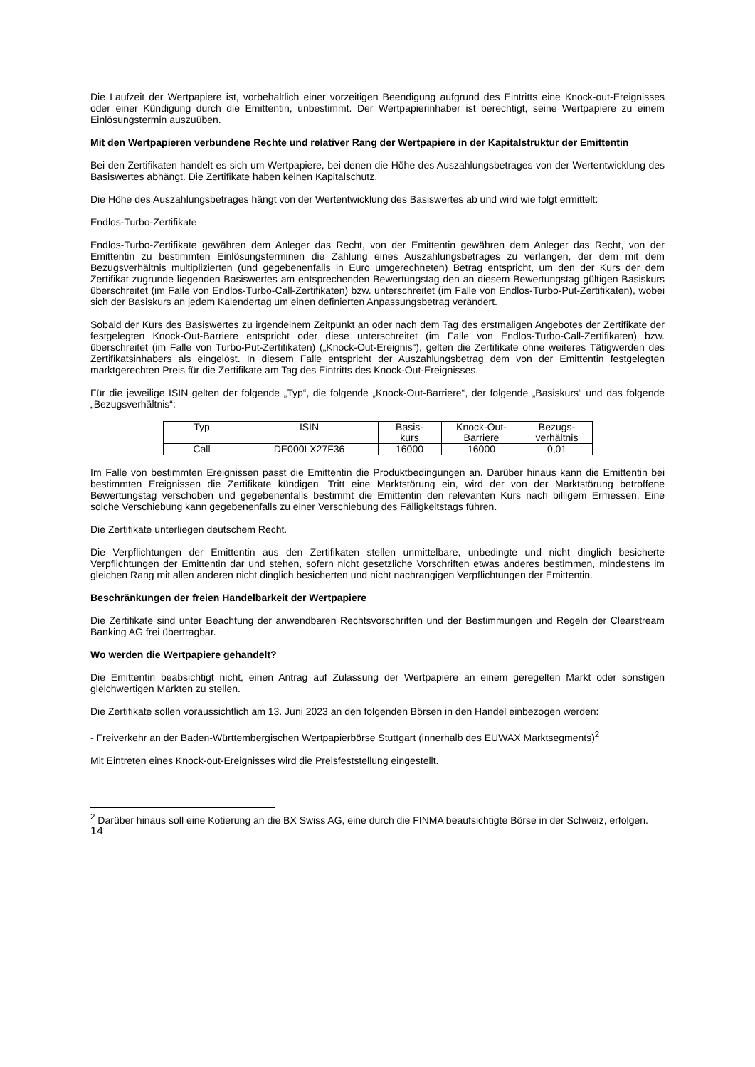Die Laufzeit der Wertpapiere ist, vorbehaltlich einer vorzeitigen Beendigung aufgrund des Eintritts eine Knock-out-Ereignisses oder einer Kündigung durch die Emittentin, unbestimmt. Der Wertpapierinhaber ist berechtigt, seine Wertpapiere zu einem Einlösungstermin auszuüben.
Mit den Wertpapieren verbundene Rechte und relativer Rang der Wertpapiere in der Kapitalstruktur der Emittentin
Bei den Zertifikaten handelt es sich um Wertpapiere, bei denen die Höhe des Auszahlungsbetrages von der Wertentwicklung des Basiswertes abhängt. Die Zertifikate haben keinen Kapitalschutz.
Die Höhe des Auszahlungsbetrages hängt von der Wertentwicklung des Basiswertes ab und wird wie folgt ermittelt:
Endlos-Turbo-Zertifikate
Endlos-Turbo-Zertifikate gewähren dem Anleger das Recht, von der Emittentin gewähren dem Anleger das Recht, von der Emittentin zu bestimmten Einlösungsterminen die Zahlung eines Auszahlungsbetrages zu verlangen, der dem mit dem Bezugsverhältnis multiplizierten (und gegebenenfalls in Euro umgerechneten) Betrag entspricht, um den der Kurs der dem Zertifikat zugrunde liegenden Basiswertes am entsprechenden Bewertungstag den an diesem Bewertungstag gültigen Basiskurs überschreitet (im Falle von Endlos-Turbo-Call-Zertifikaten) bzw. unterschreitet (im Falle von Endlos-Turbo-Put-Zertifikaten), wobei sich der Basiskurs an jedem Kalendertag um einen definierten Anpassungsbetrag verändert.
Sobald der Kurs des Basiswertes zu irgendeinem Zeitpunkt an oder nach dem Tag des erstmaligen Angebotes der Zertifikate der festgelegten Knock-Out-Barriere entspricht oder diese unterschreitet (im Falle von Endlos-Turbo-Call-Zertifikaten) bzw. überschreitet (im Falle von Turbo-Put-Zertifikaten) („Knock-Out-Ereignis“), gelten die Zertifikate ohne weiteres Tätigwerden des Zertifikatsinhabers als eingelöst. In diesem Falle entspricht der Auszahlungsbetrag dem von der Emittentin festgelegten marktgerechten Preis für die Zertifikate am Tag des Eintritts des Knock-Out-Ereignisses.
Für die jeweilige ISIN gelten der folgende „Typ“, die folgende „Knock-Out-Barriere“, der folgende „Basiskurs“ und das folgende „Bezugsverhältnis“:
| Typ | ISIN | Basis- kurs | Knock-Out- Barriere | Bezugs- verhältnis |
| --- | --- | --- | --- | --- |
| Call | DE000LX27F36 | 16000 | 16000 | 0,01 |
Im Falle von bestimmten Ereignissen passt die Emittentin die Produktbedingungen an. Darüber hinaus kann die Emittentin bei bestimmten Ereignissen die Zertifikate kündigen. Tritt eine Marktstörung ein, wird der von der Marktstörung betroffene Bewertungstag verschoben und gegebenenfalls bestimmt die Emittentin den relevanten Kurs nach billigem Ermessen. Eine solche Verschiebung kann gegebenenfalls zu einer Verschiebung des Fälligkeitstags führen.
Die Zertifikate unterliegen deutschem Recht.
Die Verpflichtungen der Emittentin aus den Zertifikaten stellen unmittelbare, unbedingte und nicht dinglich besicherte Verpflichtungen der Emittentin dar und stehen, sofern nicht gesetzliche Vorschriften etwas anderes bestimmen, mindestens im gleichen Rang mit allen anderen nicht dinglich besicherten und nicht nachrangigen Verpflichtungen der Emittentin.
Beschränkungen der freien Handelbarkeit der Wertpapiere
Die Zertifikate sind unter Beachtung der anwendbaren Rechtsvorschriften und der Bestimmungen und Regeln der Clearstream Banking AG frei übertragbar.
Wo werden die Wertpapiere gehandelt?
Die Emittentin beabsichtigt nicht, einen Antrag auf Zulassung der Wertpapiere an einem geregelten Markt oder sonstigen gleichwertigen Märkten zu stellen.
Die Zertifikate sollen voraussichtlich am 13. Juni 2023 an den folgenden Börsen in den Handel einbezogen werden:
- Freiverkehr an der Baden-Württembergischen Wertpapierbörse Stuttgart (innerhalb des EUWAX Marktsegments)<sup>2</sup>
Mit Eintreten eines Knock-out-Ereignisses wird die Preisfeststellung eingestellt.
<sup>2</sup> Darüber hinaus soll eine Kotierung an die BX Swiss AG, eine durch die FINMA beaufsichtigte Börse in der Schweiz, erfolgen.
14